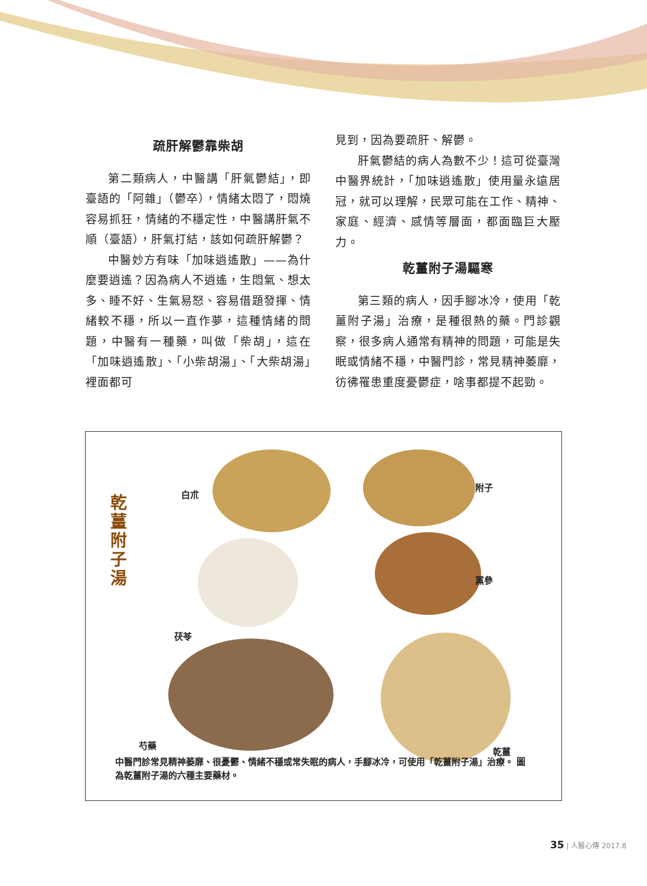疏肝解鬱靠柴胡
第二類病人，中醫講「肝氣鬱結」，即臺語的「阿雜」（鬱卒），情緒太悶了，悶燒容易抓狂，情緒的不穩定性，中醫講肝氣不順（臺語），肝氣打結，該如何疏肝解鬱？
中醫妙方有味「加味逍遙散」——為什麼要逍遙？因為病人不逍遙，生悶氣、想太多、睡不好、生氣易怒、容易借題發揮、情緒較不穩，所以一直作夢，這種情緒的問題，中醫有一種藥，叫做「柴胡」，這在「加味逍遙散」、「小柴胡湯」、「大柴胡湯」裡面都可
見到，因為要疏肝、解鬱。
肝氣鬱結的病人為數不少！這可從臺灣中醫界統計，「加味逍遙散」使用量永遠居冠，就可以理解，民眾可能在工作、精神、家庭、經濟、感情等層面，都面臨巨大壓力。
乾薑附子湯驅寒
第三類的病人，因手腳冰冷，使用「乾薑附子湯」治療，是種很熱的藥。門診觀察，很多病人通常有精神的問題，可能是失眠或情緒不穩，中醫門診，常見精神萎靡，彷彿罹患重度憂鬱症，啥事都提不起勁。
乾 薑 附 子 湯
白朮
附子
黨參
茯苓
芍藥
乾薑
中醫門診常見精神萎靡、很憂鬱、情緒不穩或常失眠的病人，手腳冰冷，可使用「乾薑附子湯」治療。 圖為乾薑附子湯的六種主要藥材。
35 | 人醫心傳 2017.8